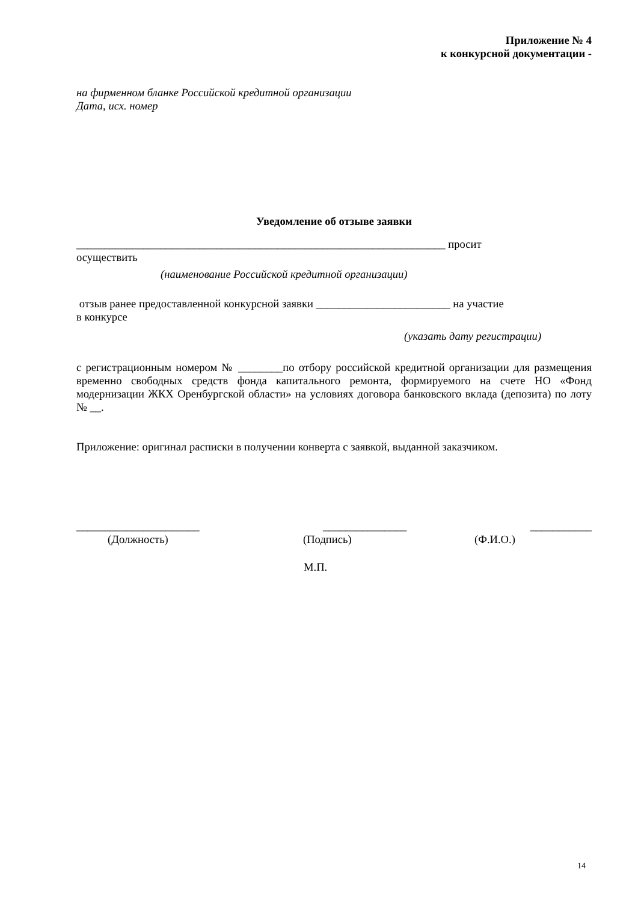Приложение № 4
к конкурсной документации -
на фирменном бланке Российской кредитной организации
Дата, исх. номер
Уведомление об отзыве заявки
__________________________________________________________________ просит
осуществить
(наименование Российской кредитной организации)
отзыв ранее предоставленной конкурсной заявки ________________________ на участие
в конкурсе
(указать дату регистрации)
с регистрационным номером № ________по отбору российской кредитной организации для размещения временно свободных средств фонда капитального ремонта, формируемого на счете НО «Фонд модернизации ЖКХ Оренбургской области» на условиях договора банковского вклада (депозита) по лоту № __.
Приложение: оригинал расписки в получении конверта с заявкой, выданной заказчиком.
______________________ _______________ ___________
(Должность) (Подпись) (Ф.И.О.)
М.П.
14